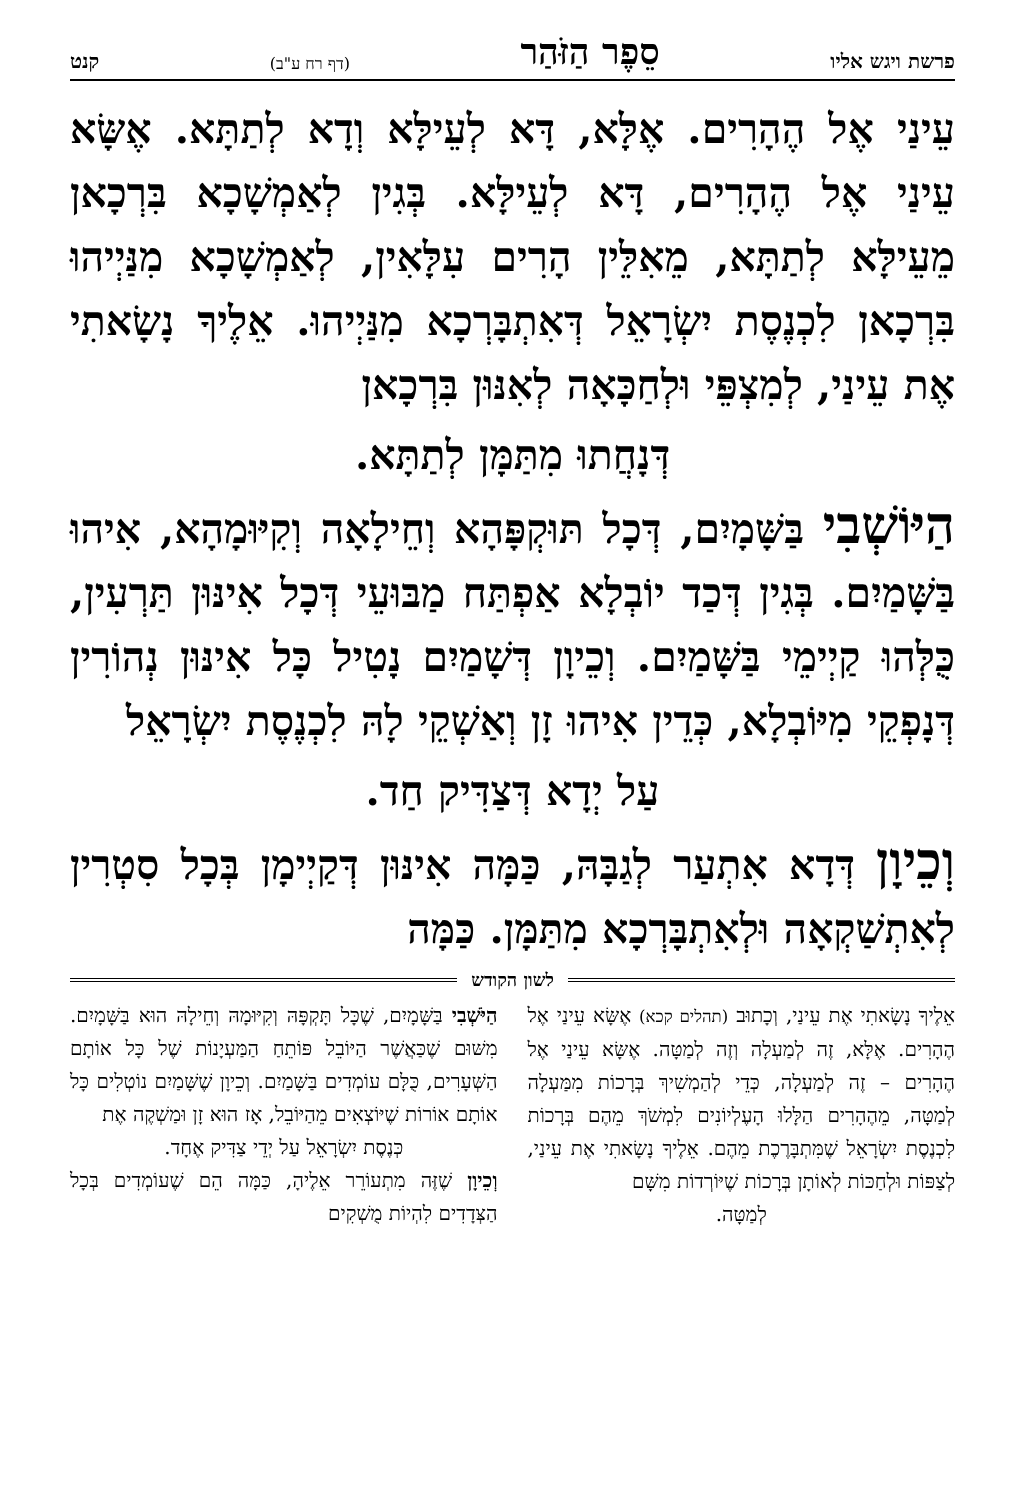פרשת ויגש אליו סֵפֶר הַזֹּהַר (דף רח ע"ב) קנט
עֵינַי אֶל הֶהָרִים. אֶלָּא, דָּא לְעֵילָּא וְדָא לְתַתָּא. אֶשָּׂא עֵינַי אֶל הֶהָרִים, דָּא לְעֵילָּא. בְּגִין לְאַמְשָׁכָא בִּרְכָאן מֵעֵילָּא לְתַתָּא, מֵאִלֵּין הָרִים עִלָּאִין, לְאַמְשָׁכָא מִנַּיְיהוּ בִּרְכָאן לִכְנֶסֶת יִשְׂרָאֵל דְּאִתְבָּרְכָא מִנַּיְיהוּ. אֵלֶיךָ נָשָׂאתִי אֶת עֵינַי, לְמִצְפֵּי וּלְחַכָּאָה לְאִנּוּן בִּרְכָאן
דְּנָחֲתוּ מִתַּמָּן לְתַתָּא.
הַיּוֹשְׁבִי בַּשָּׁמָיִם, דְּכָל תּוּקְפָּהָא וְחֵילָאָה וְקִיּוּמָהָא, אִיהוּ בַּשָּׁמַיִם. בְּגִין דְּכַד יוֹבְלָא אַפְתַּח מַבּוּעֵי דְּכָל אִינּוּן תַּרְעִין, כֻּלְּהוּ קַיְימֵי בַּשָּׁמַיִם. וְכֵיוָן דְּשָׁמַיִם נָטִיל כָּל אִינּוּן נְהוֹרִין דְּנָפְקֵי מִיּוֹבְלָא, כְּדֵין אִיהוּ זָן וְאַשְׁקֵי לָהּ לִכְנֶסֶת יִשְׂרָאֵל
עַל יְדָא דְּצַדִּיק חַד.
וְכֵיוָן דְּדָא אִתְעַר לְגַבָּהּ, כַּמָּה אִינּוּן דְּקַיְימָן בְּכָל סִטְרִין לְאִתְשַׁקְאָה וּלְאִתְבָּרְכָא מִתַּמָּן. כַּמָּה
לשון הקודש
אֵלֶיךָ נָשָׂאתִי אֶת עֵינַי, וְכָתוּב (תהלים קכא) אֶשָּׂא עֵינַי אֶל הֶהָרִים. אֶלָּא, זֶה לְמַעְלָה וְזֶה לְמַטָּה. אֶשָּׂא עֵינַי אֶל הֶהָרִים – זֶה לְמַעְלָה, כְּדֵי לְהַמְשִׁיךְ בְּרָכוֹת מִמַּעְלָה לְמַטָּה, מֵהֶהָרִים הַלָּלוּ הָעֶלְיוֹנִים לִמְשֹׁךְ מֵהֶם בְּרָכוֹת לִכְנֶסֶת יִשְׂרָאֵל שֶׁמִּתְבָּרֶכֶת מֵהֶם. אֵלֶיךָ נָשָׂאתִי אֶת עֵינַי, לְצַפּוֹת וּלְחַכּוֹת לְאוֹתָן בְּרָכוֹת שֶׁיּוֹרְדוֹת מִשָּׁם
לְמַטָּה.
הַיֹּשְׁבִי בַּשָּׁמָיִם, שֶׁכָּל תָּקְפָּהּ וְקִיּוּמָהּ וְחֵילָהּ הוּא בַּשָּׁמָיִם. מִשּׁוּם שֶׁכַּאֲשֶׁר הַיּוֹבֵל פּוֹתֵחַ הַמַּעְיָנוֹת שֶׁל כָּל אוֹתָם הַשְּׁעָרִים, כֻּלָּם עוֹמְדִים בַּשָּׁמַיִם. וְכֵיוָן שֶׁשָּׁמַיִם נוֹטְלִים כָּל אוֹתָם אוֹרוֹת שֶׁיּוֹצְאִים מֵהַיּוֹבֵל, אָז הוּא זָן וּמַשְׁקֶה אֶת
כְּנֶסֶת יִשְׂרָאֵל עַל יְדֵי צַדִּיק אֶחָד.
וְכֵיוָן שֶׁזֶּה מִתְעוֹרֵר אֵלֶיהָ, כַּמָּה הֵם שֶׁעוֹמְדִים בְּכָל הַצְּדָדִים לִהְיוֹת מֻשְׁקִים